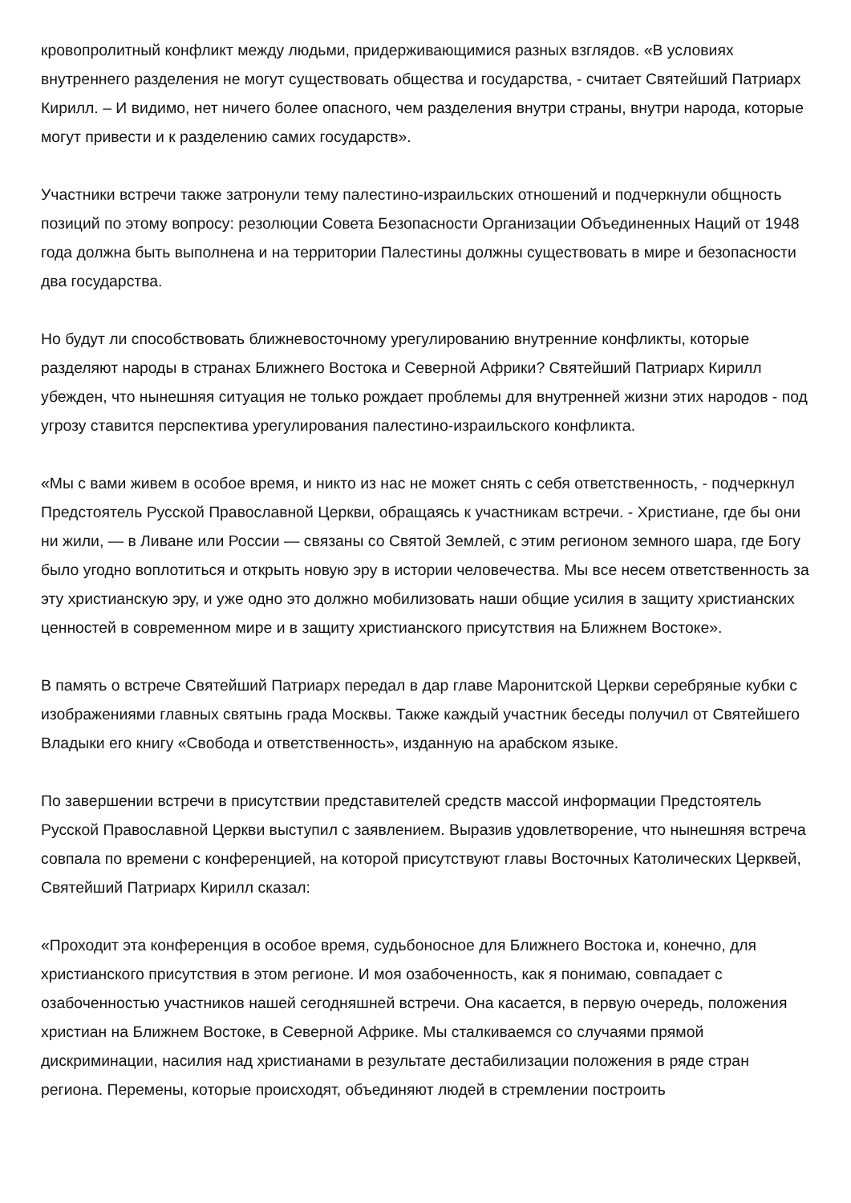кровопролитный конфликт между людьми, придерживающимися разных взглядов. «В условиях внутреннего разделения не могут существовать общества и государства, - считает Святейший Патриарх Кирилл. – И видимо, нет ничего более опасного, чем разделения внутри страны, внутри народа, которые могут привести и к разделению самих государств».
Участники встречи также затронули тему палестино-израильских отношений и подчеркнули общность позиций по этому вопросу: резолюции Совета Безопасности Организации Объединенных Наций от 1948 года должна быть выполнена и на территории Палестины должны существовать в мире и безопасности два государства.
Но будут ли способствовать ближневосточному урегулированию внутренние конфликты, которые разделяют народы в странах Ближнего Востока и Северной Африки? Святейший Патриарх Кирилл убежден, что нынешняя ситуация не только рождает проблемы для внутренней жизни этих народов - под угрозу ставится перспектива урегулирования палестино-израильского конфликта.
«Мы с вами живем в особое время, и никто из нас не может снять с себя ответственность, - подчеркнул Предстоятель Русской Православной Церкви, обращаясь к участникам встречи. - Христиане, где бы они ни жили, — в Ливане или России — связаны со Святой Землей, с этим регионом земного шара, где Богу было угодно воплотиться и открыть новую эру в истории человечества. Мы все несем ответственность за эту христианскую эру, и уже одно это должно мобилизовать наши общие усилия в защиту христианских ценностей в современном мире и в защиту христианского присутствия на Ближнем Востоке».
В память о встрече Святейший Патриарх передал в дар главе Маронитской Церкви серебряные кубки с изображениями главных святынь града Москвы. Также каждый участник беседы получил от Святейшего Владыки его книгу «Свобода и ответственность», изданную на арабском языке.
По завершении встречи в присутствии представителей средств массой информации Предстоятель Русской Православной Церкви выступил с заявлением. Выразив удовлетворение, что нынешняя встреча совпала по времени с конференцией, на которой присутствуют главы Восточных Католических Церквей, Святейший Патриарх Кирилл сказал:
«Проходит эта конференция в особое время, судьбоносное для Ближнего Востока и, конечно, для христианского присутствия в этом регионе. И моя озабоченность, как я понимаю, совпадает с озабоченностью участников нашей сегодняшней встречи. Она касается, в первую очередь, положения христиан на Ближнем Востоке, в Северной Африке. Мы сталкиваемся со случаями прямой дискриминации, насилия над христианами в результате дестабилизации положения в ряде стран региона. Перемены, которые происходят, объединяют людей в стремлении построить